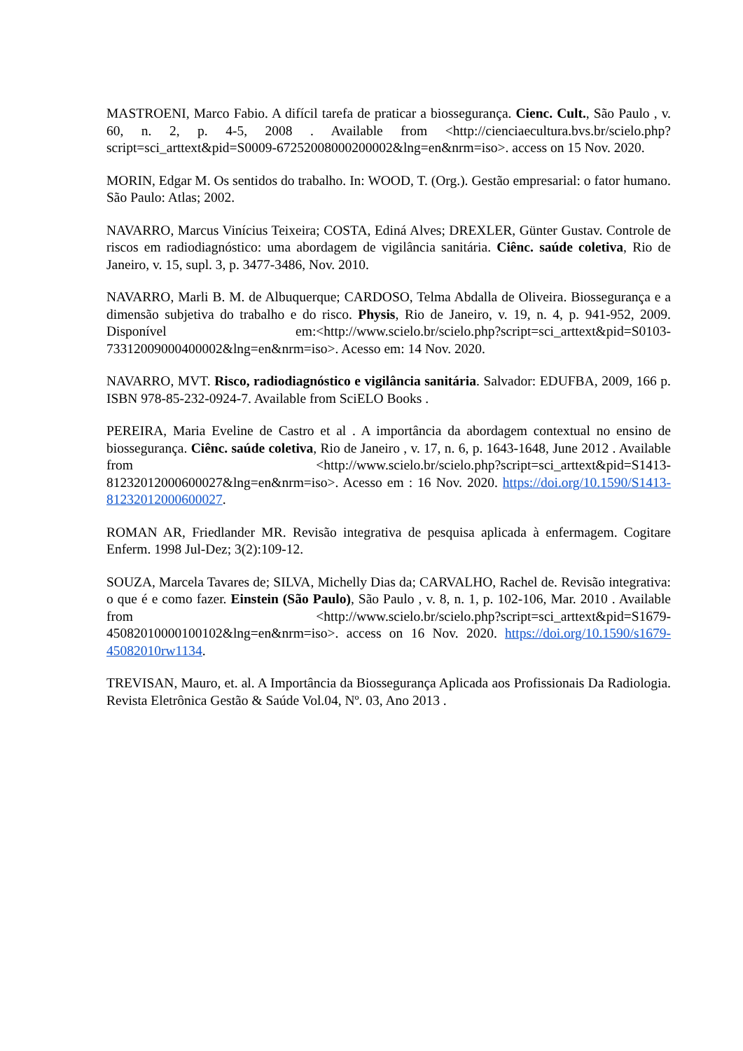MASTROENI, Marco Fabio. A difícil tarefa de praticar a biossegurança. Cienc. Cult., São Paulo , v. 60, n. 2, p. 4-5, 2008 . Available from <http://cienciaecultura.bvs.br/scielo.php?script=sci_arttext&pid=S0009-67252008000200002&lng=en&nrm=iso>. access on 15 Nov. 2020.
MORIN, Edgar M. Os sentidos do trabalho. In: WOOD, T. (Org.). Gestão empresarial: o fator humano. São Paulo: Atlas; 2002.
NAVARRO, Marcus Vinícius Teixeira; COSTA, Ediná Alves; DREXLER, Günter Gustav. Controle de riscos em radiodiagnóstico: uma abordagem de vigilância sanitária. Ciênc. saúde coletiva, Rio de Janeiro, v. 15, supl. 3, p. 3477-3486, Nov. 2010.
NAVARRO, Marli B. M. de Albuquerque; CARDOSO, Telma Abdalla de Oliveira. Biossegurança e a dimensão subjetiva do trabalho e do risco. Physis, Rio de Janeiro, v. 19, n. 4, p. 941-952, 2009. Disponível em:<http://www.scielo.br/scielo.php?script=sci_arttext&pid=S0103-73312009000400002&lng=en&nrm=iso>. Acesso em: 14 Nov. 2020.
NAVARRO, MVT. Risco, radiodiagnóstico e vigilância sanitária. Salvador: EDUFBA, 2009, 166 p. ISBN 978-85-232-0924-7. Available from SciELO Books .
PEREIRA, Maria Eveline de Castro et al . A importância da abordagem contextual no ensino de biossegurança. Ciênc. saúde coletiva, Rio de Janeiro , v. 17, n. 6, p. 1643-1648, June 2012 . Available from <http://www.scielo.br/scielo.php?script=sci_arttext&pid=S1413-81232012000600027&lng=en&nrm=iso>. Acesso em : 16 Nov. 2020. https://doi.org/10.1590/S1413-81232012000600027.
ROMAN AR, Friedlander MR. Revisão integrativa de pesquisa aplicada à enfermagem. Cogitare Enferm. 1998 Jul-Dez; 3(2):109-12.
SOUZA, Marcela Tavares de; SILVA, Michelly Dias da; CARVALHO, Rachel de. Revisão integrativa: o que é e como fazer. Einstein (São Paulo), São Paulo , v. 8, n. 1, p. 102-106, Mar. 2010 . Available from <http://www.scielo.br/scielo.php?script=sci_arttext&pid=S1679-45082010000100102&lng=en&nrm=iso>. access on 16 Nov. 2020. https://doi.org/10.1590/s1679-45082010rw1134.
TREVISAN, Mauro, et. al. A Importância da Biossegurança Aplicada aos Profissionais Da Radiologia. Revista Eletrônica Gestão & Saúde Vol.04, Nº. 03, Ano 2013 .